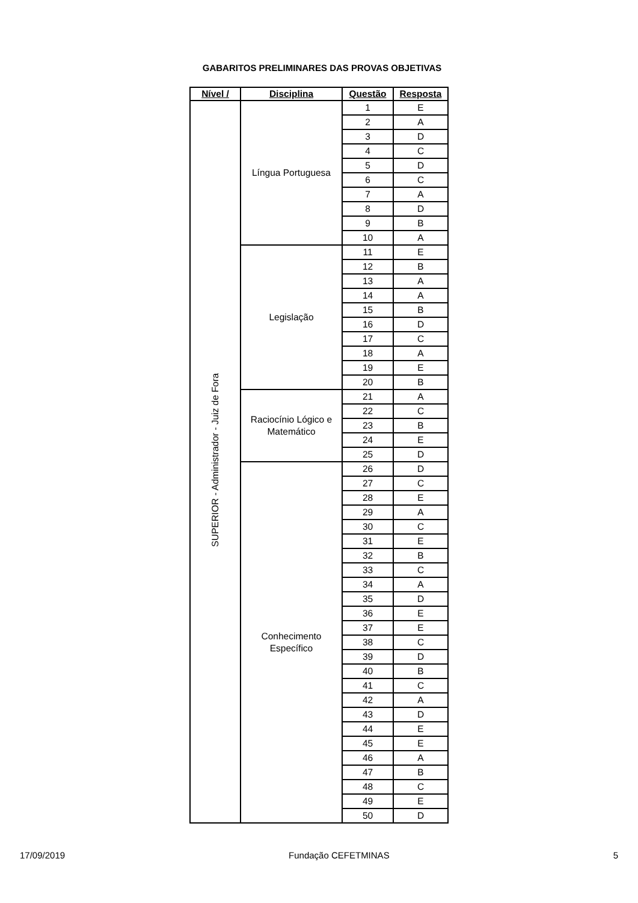GABARITOS PRELIMINARES DAS PROVAS OBJETIVAS
| Nível / | Disciplina | Questão | Resposta |
| --- | --- | --- | --- |
| SUPERIOR - Administrador - Juiz de Fora | Língua Portuguesa | 1 | E |
| | | 2 | A |
| | | 3 | D |
| | | 4 | C |
| | | 5 | D |
| | | 6 | C |
| | | 7 | A |
| | | 8 | D |
| | | 9 | B |
| | | 10 | A |
| | Legislação | 11 | E |
| | | 12 | B |
| | | 13 | A |
| | | 14 | A |
| | | 15 | B |
| | | 16 | D |
| | | 17 | C |
| | | 18 | A |
| | | 19 | E |
| | | 20 | B |
| | Raciocínio Lógico e Matemático | 21 | A |
| | | 22 | C |
| | | 23 | B |
| | | 24 | E |
| | | 25 | D |
| | Conhecimento Específico | 26 | D |
| | | 27 | C |
| | | 28 | E |
| | | 29 | A |
| | | 30 | C |
| | | 31 | E |
| | | 32 | B |
| | | 33 | C |
| | | 34 | A |
| | | 35 | D |
| | | 36 | E |
| | | 37 | E |
| | | 38 | C |
| | | 39 | D |
| | | 40 | B |
| | | 41 | C |
| | | 42 | A |
| | | 43 | D |
| | | 44 | E |
| | | 45 | E |
| | | 46 | A |
| | | 47 | B |
| | | 48 | C |
| | | 49 | E |
| | | 50 | D |
17/09/2019 Fundação CEFETMINAS 5